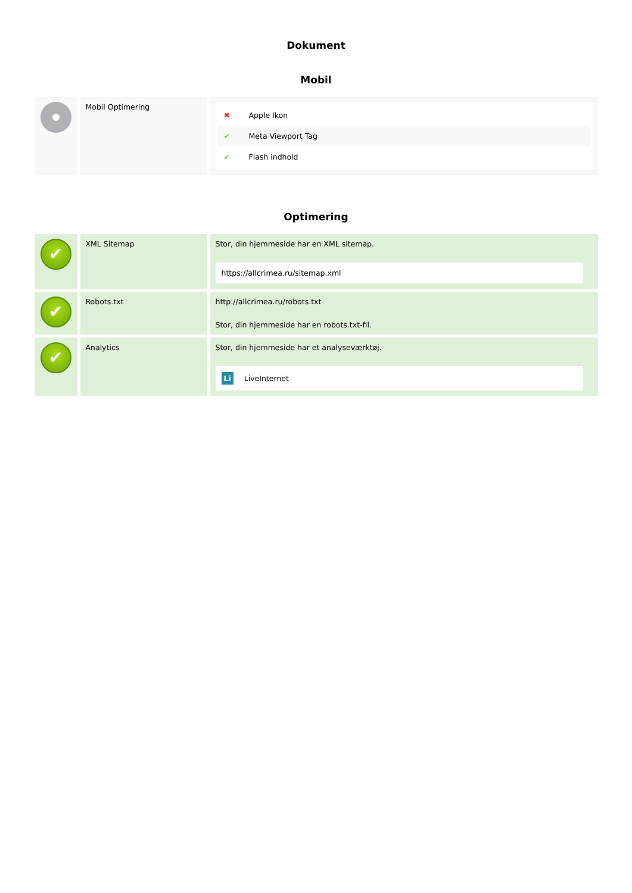Dokument
Mobil
| | Mobil Optimering | ✖ Apple Ikon ✔ Meta Viewport Tag ✔ Flash indhold |
Optimering
| ✔ | XML Sitemap | Stor, din hjemmeside har en XML sitemap. https://allcrimea.ru/sitemap.xml |
| ✔ | Robots.txt | http://allcrimea.ru/robots.txt Stor, din hjemmeside har en robots.txt-fil. |
| ✔ | Analytics | Stor, din hjemmeside har et analyseværktøj. Li LiveInternet |